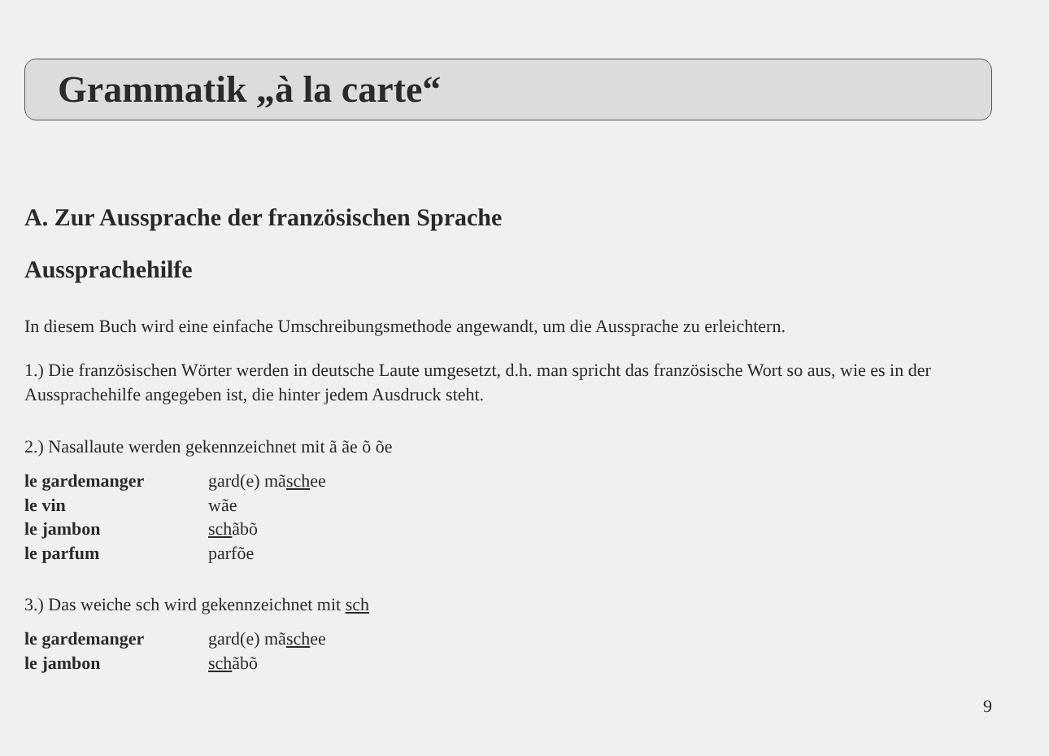Grammatik „à la carte“
A. Zur Aussprache der französischen Sprache
Aussprachehilfe
In diesem Buch wird eine einfache Umschreibungsmethode angewandt, um die Aussprache zu erleichtern.
1.) Die französischen Wörter werden in deutsche Laute umgesetzt, d.h. man spricht das französische Wort so aus, wie es in der Aussprachehilfe angegeben ist, die hinter jedem Ausdruck steht.
2.) Nasallaute werden gekennzeichnet mit ã ãe õ õe
le gardemanger gard(e) mãschee
le vin wãe
le jambon schãbõ
le parfum parfõe
3.) Das weiche sch wird gekennzeichnet mit sch
le gardemanger gard(e) mãschee
le jambon schãbõ
9